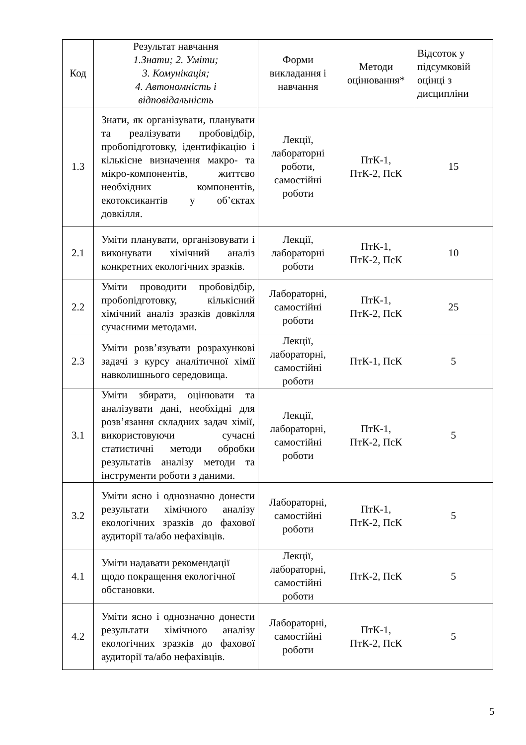| Код | Результат навчання 1.Знати; 2. Уміти; 3. Комунікація; 4. Автономність і відповідальність | Форми викладання і навчання | Методи оцінювання* | Відсоток у підсумковій оцінці з дисципліни |
| --- | --- | --- | --- | --- |
| 1.3 | Знати, як організувати, планувати та реалізувати пробовідбір, пробопідготовку, ідентифікацію і кількісне визначення макро- та мікро-компонентів, життєво необхідних компонентів, екотоксикантів у об’єктах довкілля. | Лекції, лабораторні роботи, самостійні роботи | ПтК-1, ПтК-2, ПсК | 15 |
| 2.1 | Уміти планувати, організовувати і виконувати хімічний аналіз конкретних екологічних зразків. | Лекції, лабораторні роботи | ПтК-1, ПтК-2, ПсК | 10 |
| 2.2 | Уміти проводити пробовідбір, пробопідготовку, кількісний хімічний аналіз зразків довкілля сучасними методами. | Лабораторні, самостійні роботи | ПтК-1, ПтК-2, ПсК | 25 |
| 2.3 | Уміти розв’язувати розрахункові задачі з курсу аналітичної хімії навколишнього середовища. | Лекції, лабораторні, самостійні роботи | ПтК-1, ПсК | 5 |
| 3.1 | Уміти збирати, оцінювати та аналізувати дані, необхідні для розв’язання складних задач хімії, використовуючи сучасні статистичні методи обробки результатів аналізу методи та інструменти роботи з даними. | Лекції, лабораторні, самостійні роботи | ПтК-1, ПтК-2, ПсК | 5 |
| 3.2 | Уміти ясно і однозначно донести результати хімічного аналізу екологічних зразків до фахової аудиторії та/або нефахівців. | Лабораторні, самостійні роботи | ПтК-1, ПтК-2, ПсК | 5 |
| 4.1 | Уміти надавати рекомендації щодо покращення екологічної обстановки. | Лекції, лабораторні, самостійні роботи | ПтК-2, ПсК | 5 |
| 4.2 | Уміти ясно і однозначно донести результати хімічного аналізу екологічних зразків до фахової аудиторії та/або нефахівців. | Лабораторні, самостійні роботи | ПтК-1, ПтК-2, ПсК | 5 |
5